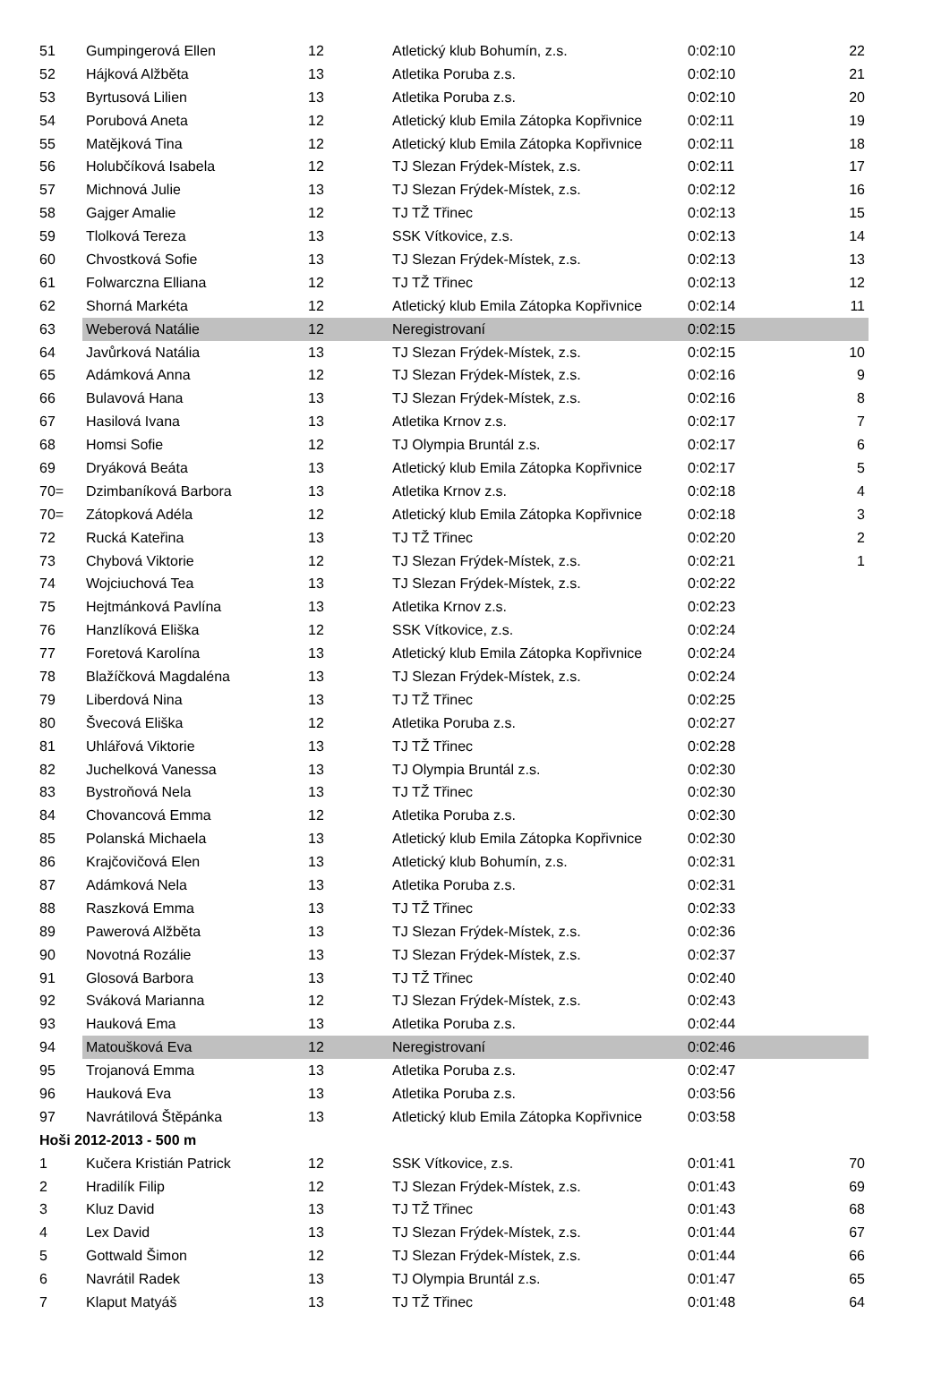| 51 | Gumpingerová Ellen | 12 | Atletický klub Bohumín, z.s. | 0:02:10 | 22 |
| 52 | Hájková Alžběta | 13 | Atletika Poruba z.s. | 0:02:10 | 21 |
| 53 | Byrtusová Lilien | 13 | Atletika Poruba z.s. | 0:02:10 | 20 |
| 54 | Porubová Aneta | 12 | Atletický klub Emila Zátopka Kopřivnice | 0:02:11 | 19 |
| 55 | Matějková Tina | 12 | Atletický klub Emila Zátopka Kopřivnice | 0:02:11 | 18 |
| 56 | Holubčíková Isabela | 12 | TJ Slezan Frýdek-Místek, z.s. | 0:02:11 | 17 |
| 57 | Michnová Julie | 13 | TJ Slezan Frýdek-Místek, z.s. | 0:02:12 | 16 |
| 58 | Gajger Amalie | 12 | TJ TŽ Třinec | 0:02:13 | 15 |
| 59 | Tlolková Tereza | 13 | SSK Vítkovice, z.s. | 0:02:13 | 14 |
| 60 | Chvostková Sofie | 13 | TJ Slezan Frýdek-Místek, z.s. | 0:02:13 | 13 |
| 61 | Folwarczna Elliana | 12 | TJ TŽ Třinec | 0:02:13 | 12 |
| 62 | Shorná Markéta | 12 | Atletický klub Emila Zátopka Kopřivnice | 0:02:14 | 11 |
| 63 | Weberová Natálie | 12 | Neregistrovaní | 0:02:15 | |
| 64 | Javůrková Natália | 13 | TJ Slezan Frýdek-Místek, z.s. | 0:02:15 | 10 |
| 65 | Adámková Anna | 12 | TJ Slezan Frýdek-Místek, z.s. | 0:02:16 | 9 |
| 66 | Bulavová Hana | 13 | TJ Slezan Frýdek-Místek, z.s. | 0:02:16 | 8 |
| 67 | Hasilová Ivana | 13 | Atletika Krnov z.s. | 0:02:17 | 7 |
| 68 | Homsi Sofie | 12 | TJ Olympia Bruntál z.s. | 0:02:17 | 6 |
| 69 | Dryáková Beáta | 13 | Atletický klub Emila Zátopka Kopřivnice | 0:02:17 | 5 |
| 70= | Dzimbaníková Barbora | 13 | Atletika Krnov z.s. | 0:02:18 | 4 |
| 70= | Zátopková Adéla | 12 | Atletický klub Emila Zátopka Kopřivnice | 0:02:18 | 3 |
| 72 | Rucká Kateřina | 13 | TJ TŽ Třinec | 0:02:20 | 2 |
| 73 | Chybová Viktorie | 12 | TJ Slezan Frýdek-Místek, z.s. | 0:02:21 | 1 |
| 74 | Wojciuchová Tea | 13 | TJ Slezan Frýdek-Místek, z.s. | 0:02:22 | |
| 75 | Hejtmánková Pavlína | 13 | Atletika Krnov z.s. | 0:02:23 | |
| 76 | Hanzlíková Eliška | 12 | SSK Vítkovice, z.s. | 0:02:24 | |
| 77 | Foretová Karolína | 13 | Atletický klub Emila Zátopka Kopřivnice | 0:02:24 | |
| 78 | Blažíčková Magdaléna | 13 | TJ Slezan Frýdek-Místek, z.s. | 0:02:24 | |
| 79 | Liberdová Nina | 13 | TJ TŽ Třinec | 0:02:25 | |
| 80 | Švecová Eliška | 12 | Atletika Poruba z.s. | 0:02:27 | |
| 81 | Uhlářová Viktorie | 13 | TJ TŽ Třinec | 0:02:28 | |
| 82 | Juchelková Vanessa | 13 | TJ Olympia Bruntál z.s. | 0:02:30 | |
| 83 | Bystroňová Nela | 13 | TJ TŽ Třinec | 0:02:30 | |
| 84 | Chovancová Emma | 12 | Atletika Poruba z.s. | 0:02:30 | |
| 85 | Polanská Michaela | 13 | Atletický klub Emila Zátopka Kopřivnice | 0:02:30 | |
| 86 | Krajčovičová Elen | 13 | Atletický klub Bohumín, z.s. | 0:02:31 | |
| 87 | Adámková Nela | 13 | Atletika Poruba z.s. | 0:02:31 | |
| 88 | Raszková Emma | 13 | TJ TŽ Třinec | 0:02:33 | |
| 89 | Pawerová Alžběta | 13 | TJ Slezan Frýdek-Místek, z.s. | 0:02:36 | |
| 90 | Novotná Rozálie | 13 | TJ Slezan Frýdek-Místek, z.s. | 0:02:37 | |
| 91 | Glosová Barbora | 13 | TJ TŽ Třinec | 0:02:40 | |
| 92 | Sváková Marianna | 12 | TJ Slezan Frýdek-Místek, z.s. | 0:02:43 | |
| 93 | Hauková Ema | 13 | Atletika Poruba z.s. | 0:02:44 | |
| 94 | Matoušková Eva | 12 | Neregistrovaní | 0:02:46 | |
| 95 | Trojanová Emma | 13 | Atletika Poruba z.s. | 0:02:47 | |
| 96 | Hauková Eva | 13 | Atletika Poruba z.s. | 0:03:56 | |
| 97 | Navrátilová Štěpánka | 13 | Atletický klub Emila Zátopka Kopřivnice | 0:03:58 | |
| Hoši 2012-2013 - 500 m | | | | | |
| 1 | Kučera Kristián Patrick | 12 | SSK Vítkovice, z.s. | 0:01:41 | 70 |
| 2 | Hradilík Filip | 12 | TJ Slezan Frýdek-Místek, z.s. | 0:01:43 | 69 |
| 3 | Kluz David | 13 | TJ TŽ Třinec | 0:01:43 | 68 |
| 4 | Lex David | 13 | TJ Slezan Frýdek-Místek, z.s. | 0:01:44 | 67 |
| 5 | Gottwald Šimon | 12 | TJ Slezan Frýdek-Místek, z.s. | 0:01:44 | 66 |
| 6 | Navrátil Radek | 13 | TJ Olympia Bruntál z.s. | 0:01:47 | 65 |
| 7 | Klaput Matyáš | 13 | TJ TŽ Třinec | 0:01:48 | 64 |